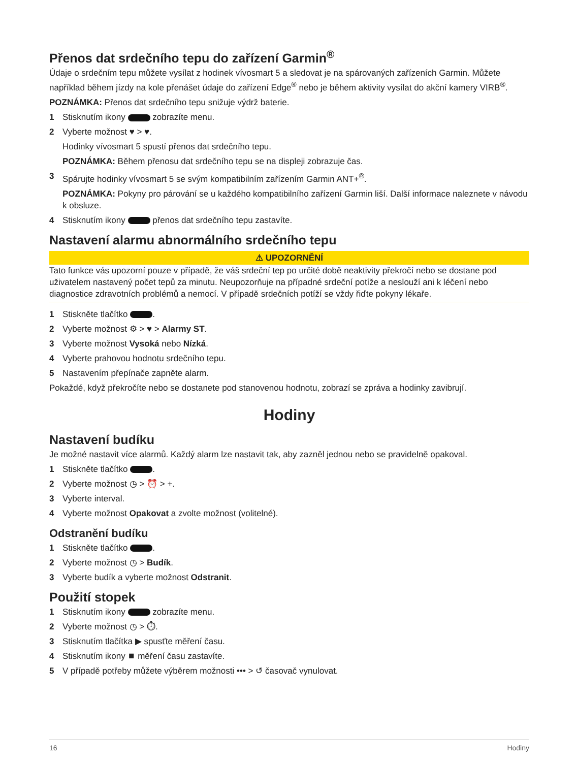Přenos dat srdečního tepu do zařízení Garmin<sup>®</sup>
Údaje o srdečním tepu můžete vysílat z hodinek vívosmart 5 a sledovat je na spárovaných zařízeních Garmin. Můžete například během jízdy na kole přenášet údaje do zařízení Edge<sup>®</sup> nebo je během aktivity vysílat do akční kamery VIRB<sup>®</sup>.
POZNÁMKA: Přenos dat srdečního tepu snižuje výdrž baterie.
1 Stisknutím ikony zobrazíte menu.
2 Vyberte možnost ♥ > ♥.
Hodinky vívosmart 5 spustí přenos dat srdečního tepu.
POZNÁMKA: Během přenosu dat srdečního tepu se na displeji zobrazuje čas.
3 Spárujte hodinky vívosmart 5 se svým kompatibilním zařízením Garmin ANT+<sup>®</sup>.
POZNÁMKA: Pokyny pro párování se u každého kompatibilního zařízení Garmin liší. Další informace naleznete v návodu k obsluze.
4 Stisknutím ikony přenos dat srdečního tepu zastavíte.
Nastavení alarmu abnormálního srdečního tepu
⚠ UPOZORNĚNÍ
Tato funkce vás upozorní pouze v případě, že váš srdeční tep po určité době neaktivity překročí nebo se dostane pod uživatelem nastavený počet tepů za minutu. Neupozorňuje na případné srdeční potíže a neslouží ani k léčení nebo diagnostice zdravotních problémů a nemocí. V případě srdečních potíží se vždy řiďte pokyny lékaře.
1 Stiskněte tlačítko .
2 Vyberte možnost ⚙ > ♥ > Alarmy ST.
3 Vyberte možnost Vysoká nebo Nízká.
4 Vyberte prahovou hodnotu srdečního tepu.
5 Nastavením přepínače zapněte alarm.
Pokaždé, když překročíte nebo se dostanete pod stanovenou hodnotu, zobrazí se zpráva a hodinky zavibrují.
Hodiny
Nastavení budíku
Je možné nastavit více alarmů. Každý alarm lze nastavit tak, aby zazněl jednou nebo se pravidelně opakoval.
1 Stiskněte tlačítko .
2 Vyberte možnost ◷ > ⏰ > +.
3 Vyberte interval.
4 Vyberte možnost Opakovat a zvolte možnost (volitelné).
Odstranění budíku
1 Stiskněte tlačítko .
2 Vyberte možnost ◷ > Budík.
3 Vyberte budík a vyberte možnost Odstranit.
Použití stopek
1 Stisknutím ikony zobrazíte menu.
2 Vyberte možnost ◷ > ⏱.
3 Stisknutím tlačítka ▶ spusťte měření času.
4 Stisknutím ikony ⏹ měření času zastavíte.
5 V případě potřeby můžete výběrem možnosti ••• > ↺ časovač vynulovat.
16 Hodiny